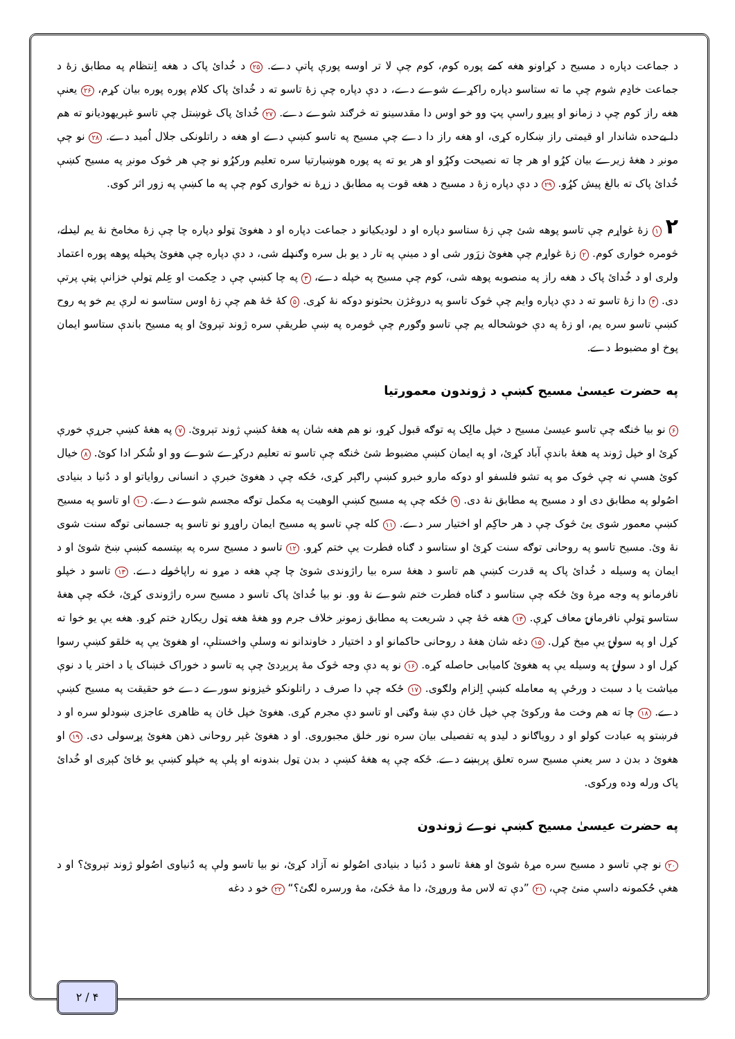د جماعت دپاره د مسيح د کړاونو هغه کمے پوره کوم، کوم چې لا تر اوسه پورې پاتې دے. ۲۵ د خُدائ پاک د هغه اِنتظام په مطابق زۀ د جماعت خادِم شوم چې ما ته ستاسو دپاره راکړے شوے دے، د دې دپاره چې زۀ تاسو ته د خُدائ پاک کلام پوره پوره بيان کړم، ۲۶ يعنې هغه راز کوم چې د زمانو او پيړو راسې پټ وو خو اوس دا مقدسينو ته څرګند شوے دے. ۲۷ خُدائ پاک غوښتل چې تاسو غېريهوديانو ته هم دا بےحده شاندار او قيمتى راز ښکاره کړى، او هغه راز دا دے چې مسيح په تاسو کښې دے او هغه د راتلونکى جلال اُميد دے. ۲۸ نو چې مونږ د هغۀ زيرے بيان کړُو او هر چا ته نصيحت وکړُو او هر يو ته په پوره هوښيارتيا سره تعليم ورکړُو نو چې هر څوک مونږ په مسيح کښې خُدائ پاک ته بالغ پيش کړُو. ۲۹ د دې دپاره زۀ د مسيح د هغه قوت په مطابق د زړۀ نه خوارى کوم چې په ما کښې په زور اثر کوى.
۲ ۱ زۀ غواړم چې تاسو پوهه شئ چې زۀ ستاسو دپاره او د لوديکيانو د جماعت دپاره او د هغوئ ټولو دپاره چا چې زۀ مخامخ نۀ يم ليدلے، څومره خوارى کوم. ۲ زۀ غواړم چې هغوئ زړَور شى او د مينې په تار د يو بل سره وګنډلے شى، د دې دپاره چې هغوئ پخپله پوهه پوره اعتماد ولرى او د خُدائ پاک د هغه راز په منصوبه پوهه شى، کوم چې مسيح په خپله دے، ۳ په چا کښې چې د حِکمت او عِلم ټولې خزانې پټې پرتې دى. ۴ دا زۀ تاسو ته د دې دپاره وايم چې څوک تاسو په دروغژن بحثونو دوکه نۀ کړى. ۵ کۀ څۀ هم چې زۀ اوس ستاسو نه لرې يم خو په روح کښې تاسو سره يم، او زۀ په دې خوشحاله يم چې تاسو وګورم چې څومره په ښې طريقې سره ژوند تېروئ او په مسيح باندې ستاسو ايمان پوخ او مضبوط دے.
په حضرت عيسىٰ مسيح کښې د ژوندون معمورتيا
۶ نو بيا څنګه چې تاسو عيسىٰ مسيح د خپل مالِک په توګه قبول کړو، نو هم هغه شان په هغۀ کښې ژوند تېروئ. ۷ په هغۀ کښې جرړې خورې کړئ او خپل ژوند په هغۀ باندې آباد کړئ، او په ايمان کښې مضبوط شئ څنګه چې تاسو ته تعليم درکړے شوے وو او شُکر ادا کوئ. ۸ خيال کوئ هسې نه چې څوک مو په تشو فلسفو او دوکه مارو خبرو کښې راګېر کړى، ځکه چې د هغوئ خبرې د انسانى رواياتو او د دُنيا د بنيادى اصُولو په مطابق دى او د مسيح په مطابق نۀ دى. ۹ ځکه چې په مسيح کښې الوهيت په مکمل توګه مجسم شوے دے. ۱۰ او تاسو په مسيح کښې معمور شوى يئ څوک چې د هر حاکِم او اختيار سر دے. ۱۱ کله چې تاسو په مسيح ايمان راوړو نو تاسو په جسمانى توګه سنت شوى نۀ وئ. مسيح تاسو په روحانى توګه سنت کړئ او ستاسو د ګناه فطرت يې ختم کړو. ۱۲ تاسو د مسيح سره په بپتسمه کښې ښخ شوئ او د ايمان په وسيله د خُدائ پاک په قدرت کښې هم تاسو د هغۀ سره بيا راژوندى شوئ چا چې هغه د مړو نه راپاڅولے دے. ۱۳ تاسو د خپلو نافرمانو په وجه مړۀ وئ ځکه چې ستاسو د ګناه فطرت ختم شوے نۀ وو. نو بيا خُدائ پاک تاسو د مسيح سره راژوندى کړئ، ځکه چې هغۀ ستاسو ټولې نافرمانۍ معاف کړې. ۱۴ هغه څۀ چې د شريعت په مطابق زمونږ خلاف جرم وو هغۀ هغه ټول ريکارډ ختم کړو. هغه يې يو خوا ته کړل او په سولۍ يې مېخ کړل. ۱۵ دغه شان هغۀ د روحانى حاکمانو او د اختيار د خاوندانو نه وسلې واخستلې، او هغوئ يې په خلقو کښې رسوا کړل او د سولۍ په وسيله يې په هغوئ کاميابى حاصله کړه. ۱۶ نو په دې وجه څوک مۀ پرېږدئ چې په تاسو د خوراک څښاک يا د اختر يا د نوې مياشت يا د سبت د ورځې په معامله کښې اِلزام ولګوى. ۱۷ ځکه چې دا صرف د راتلونکو څيزونو سورے دے خو حقيقت په مسيح کښې دے. ۱۸ چا ته هم وخت مۀ ورکوئ چې خپل ځان دې ښۀ وګڼى او تاسو دې مجرم کړى. هغوئ خپل ځان په ظاهرى عاجزى ښودلو سره او د فرښتو په عبادت کولو او د روياګانو د ليدو په تفصيلى بيان سره نور خلق مجبوروى. او د هغوئ غېر روحانى ذهن هغوئ پړسولى دى. ۱۹ او هغوئ د بدن د سر يعنې مسيح سره تعلق پرېښے دے. ځکه چې په هغۀ کښې د بدن ټول بندونه او پلې په خپلو کښې يو ځائ کېږى او خُدائ پاک ورله وده ورکوى.
په حضرت عيسىٰ مسيح کښې نوے ژوندون
۲۰ نو چې تاسو د مسيح سره مړۀ شوئ او هغۀ تاسو د دُنيا د بنيادى اصُولو نه آزاد کړئ، نو بيا تاسو ولې په دُنياوى اصُولو ژوند تېروئ؟ او د هغې حُکمونه داسې منئ چې، ۲۱ ”دې ته لاس مۀ وروړئ، دا مۀ څکئ، مۀ ورسره لګئ؟“ ۲۲ خو د دغه
۲ / ۴